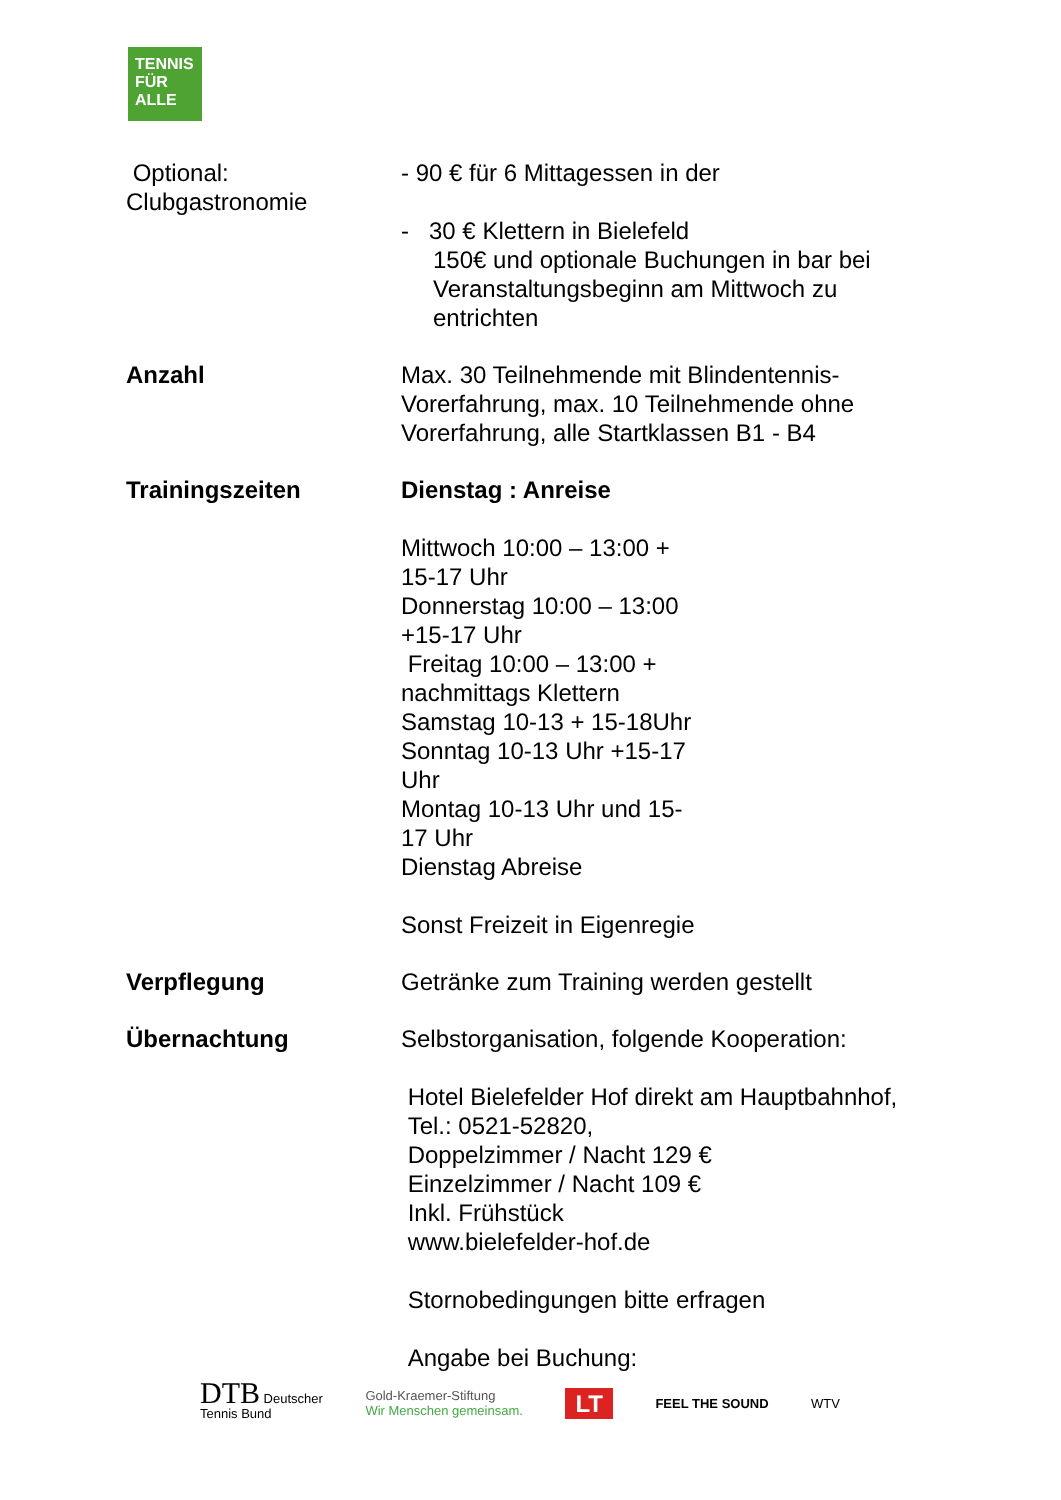TENNIS
FÜR
ALLE
| Optional: Clubgastronomie | - 90 € für 6 Mittagessen in der - 30 € Klettern in Bielefeld 150€ und optionale Buchungen in bar bei Veranstaltungsbeginn am Mittwoch zu entrichten |
| Anzahl | Max. 30 Teilnehmende mit Blindentennis-Vorerfahrung, max. 10 Teilnehmende ohne Vorerfahrung, alle Startklassen B1 - B4 |
| Trainingszeiten | Dienstag : Anreise Mittwoch 10:00 – 13:00 + 15-17 Uhr Donnerstag 10:00 – 13:00 +15-17 Uhr Freitag 10:00 – 13:00 + nachmittags Klettern Samstag 10-13 + 15-18Uhr Sonntag 10-13 Uhr +15-17 Uhr Montag 10-13 Uhr und 15- 17 Uhr Dienstag Abreise Sonst Freizeit in Eigenregie |
| Verpflegung | Getränke zum Training werden gestellt |
| Übernachtung | Selbstorganisation, folgende Kooperation: Hotel Bielefelder Hof direkt am Hauptbahnhof, Tel.: 0521-52820, Doppelzimmer / Nacht 129 € Einzelzimmer / Nacht 109 € Inkl. Frühstück www.bielefelder-hof.de Stornobedingungen bitte erfragen Angabe bei Buchung: |
DTB Deutscher
Tennis Bund
Gold-Kraemer-Stiftung
Wir Menschen gemeinsam.
LT
FEEL THE SOUND WTV